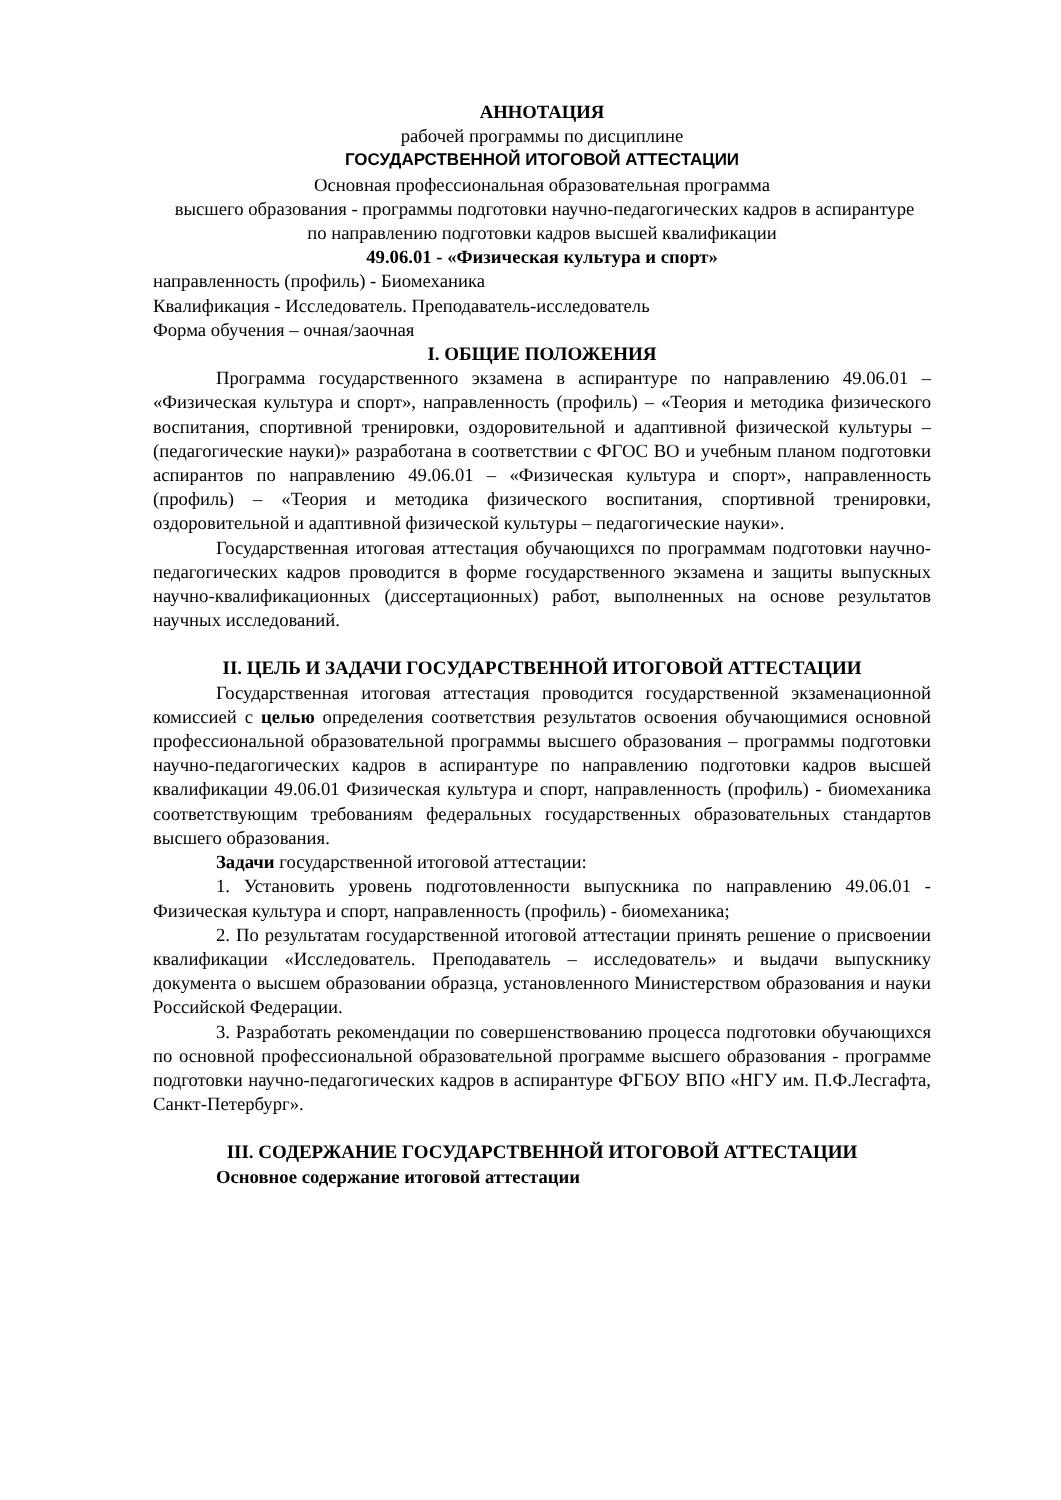АННОТАЦИЯ
рабочей программы по дисциплине
ГОСУДАРСТВЕННОЙ ИТОГОВОЙ АТТЕСТАЦИИ
Основная профессиональная образовательная программа
высшего образования - программы подготовки научно-педагогических кадров в аспирантуре
по направлению подготовки кадров высшей квалификации
49.06.01 - «Физическая культура и спорт»
направленность (профиль) - Биомеханика
Квалификация - Исследователь. Преподаватель-исследователь
Форма обучения – очная/заочная
I. ОБЩИЕ ПОЛОЖЕНИЯ
Программа государственного экзамена в аспирантуре по направлению 49.06.01 – «Физическая культура и спорт», направленность (профиль) – «Теория и методика физического воспитания, спортивной тренировки, оздоровительной и адаптивной физической культуры – (педагогические науки)» разработана в соответствии с ФГОС ВО и учебным планом подготовки аспирантов по направлению 49.06.01 – «Физическая культура и спорт», направленность (профиль) – «Теория и методика физического воспитания, спортивной тренировки, оздоровительной и адаптивной физической культуры – педагогические науки».
Государственная итоговая аттестация обучающихся по программам подготовки научно-педагогических кадров проводится в форме государственного экзамена и защиты выпускных научно-квалификационных (диссертационных) работ, выполненных на основе результатов научных исследований.
II. ЦЕЛЬ И ЗАДАЧИ ГОСУДАРСТВЕННОЙ ИТОГОВОЙ АТТЕСТАЦИИ
Государственная итоговая аттестация проводится государственной экзаменационной комиссией с целью определения соответствия результатов освоения обучающимися основной профессиональной образовательной программы высшего образования – программы подготовки научно-педагогических кадров в аспирантуре по направлению подготовки кадров высшей квалификации 49.06.01 Физическая культура и спорт, направленность (профиль) - биомеханика соответствующим требованиям федеральных государственных образовательных стандартов высшего образования.
Задачи государственной итоговой аттестации:
1. Установить уровень подготовленности выпускника по направлению 49.06.01 - Физическая культура и спорт, направленность (профиль) - биомеханика;
2. По результатам государственной итоговой аттестации принять решение о присвоении квалификации «Исследователь. Преподаватель – исследователь» и выдачи выпускнику документа о высшем образовании образца, установленного Министерством образования и науки Российской Федерации.
3. Разработать рекомендации по совершенствованию процесса подготовки обучающихся по основной профессиональной образовательной программе высшего образования - программе подготовки научно-педагогических кадров в аспирантуре ФГБОУ ВПО «НГУ им. П.Ф.Лесгафта, Санкт-Петербург».
III. СОДЕРЖАНИЕ ГОСУДАРСТВЕННОЙ ИТОГОВОЙ АТТЕСТАЦИИ
Основное содержание итоговой аттестации